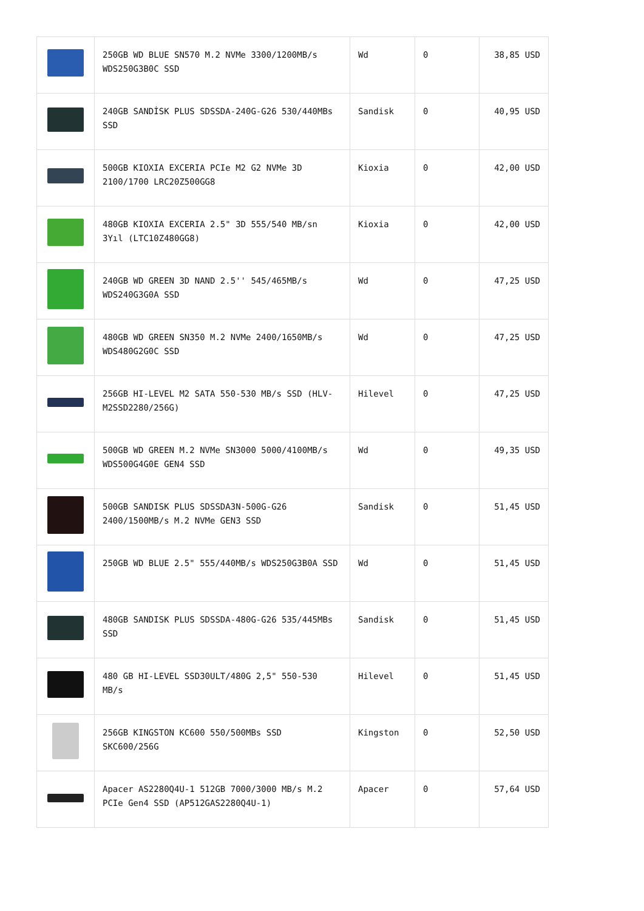| | 250GB WD BLUE SN570 M.2 NVMe 3300/1200MB/s WDS250G3B0C SSD | Wd | 0 | 38,85 USD |
| | 240GB SANDİSK PLUS SDSSDA-240G-G26 530/440MBs SSD | Sandisk | 0 | 40,95 USD |
| | 500GB KIOXIA EXCERIA PCIe M2 G2 NVMe 3D 2100/1700 LRC20Z500GG8 | Kioxia | 0 | 42,00 USD |
| | 480GB KIOXIA EXCERIA 2.5" 3D 555/540 MB/sn 3Yıl (LTC10Z480GG8) | Kioxia | 0 | 42,00 USD |
| | 240GB WD GREEN 3D NAND 2.5'' 545/465MB/s WDS240G3G0A SSD | Wd | 0 | 47,25 USD |
| | 480GB WD GREEN SN350 M.2 NVMe 2400/1650MB/s WDS480G2G0C SSD | Wd | 0 | 47,25 USD |
| | 256GB HI-LEVEL M2 SATA 550-530 MB/s SSD (HLV-M2SSD2280/256G) | Hilevel | 0 | 47,25 USD |
| | 500GB WD GREEN M.2 NVMe SN3000 5000/4100MB/s WDS500G4G0E GEN4 SSD | Wd | 0 | 49,35 USD |
| | 500GB SANDISK PLUS SDSSDA3N-500G-G26 2400/1500MB/s M.2 NVMe GEN3 SSD | Sandisk | 0 | 51,45 USD |
| | 250GB WD BLUE 2.5" 555/440MB/s WDS250G3B0A SSD | Wd | 0 | 51,45 USD |
| | 480GB SANDISK PLUS SDSSDA-480G-G26 535/445MBs SSD | Sandisk | 0 | 51,45 USD |
| | 480 GB HI-LEVEL SSD30ULT/480G 2,5" 550-530 MB/s | Hilevel | 0 | 51,45 USD |
| | 256GB KINGSTON KC600 550/500MBs SSD SKC600/256G | Kingston | 0 | 52,50 USD |
| | Apacer AS2280Q4U-1 512GB 7000/3000 MB/s M.2 PCIe Gen4 SSD (AP512GAS2280Q4U-1) | Apacer | 0 | 57,64 USD |